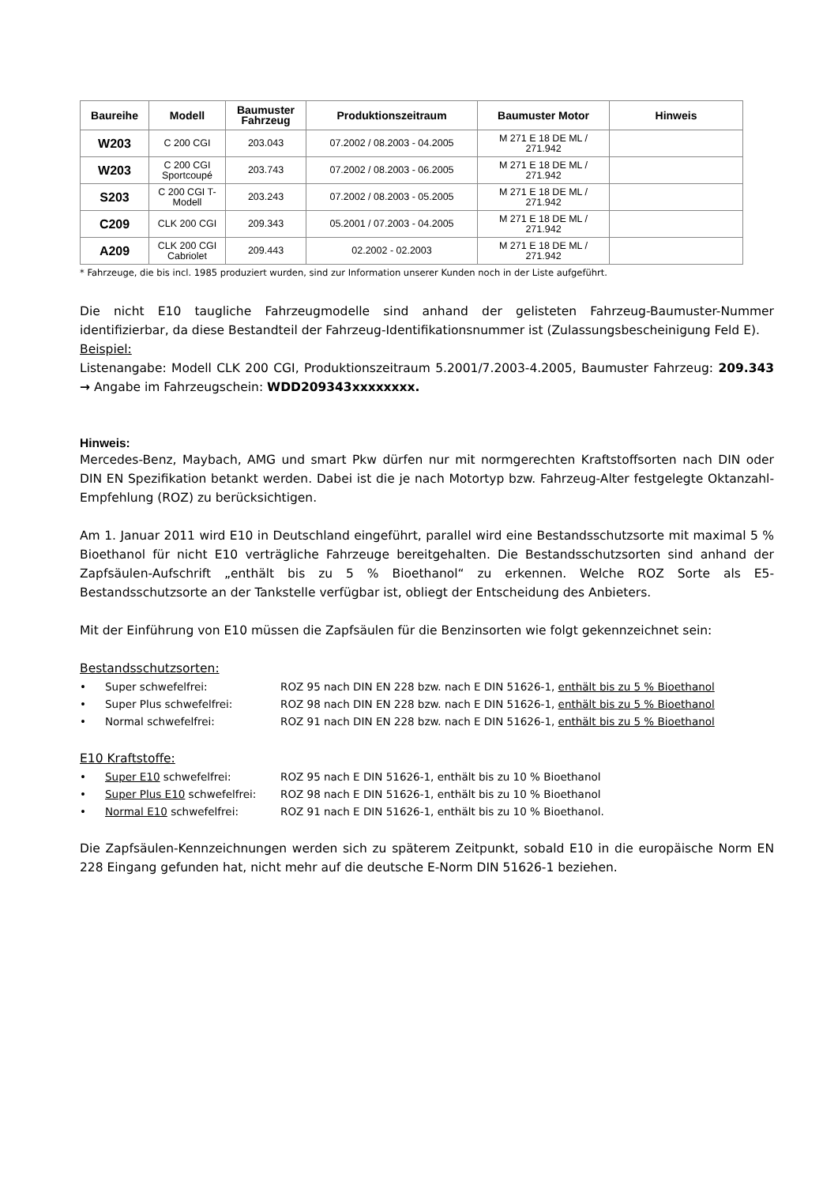| Baureihe | Modell | Baumuster Fahrzeug | Produktionszeitraum | Baumuster Motor | Hinweis |
| --- | --- | --- | --- | --- | --- |
| W203 | C 200 CGI | 203.043 | 07.2002 / 08.2003 - 04.2005 | M 271 E 18 DE ML / 271.942 | |
| W203 | C 200 CGI Sportcoupé | 203.743 | 07.2002 / 08.2003 - 06.2005 | M 271 E 18 DE ML / 271.942 | |
| S203 | C 200 CGI T-Modell | 203.243 | 07.2002 / 08.2003 - 05.2005 | M 271 E 18 DE ML / 271.942 | |
| C209 | CLK 200 CGI | 209.343 | 05.2001 / 07.2003 - 04.2005 | M 271 E 18 DE ML / 271.942 | |
| A209 | CLK 200 CGI Cabriolet | 209.443 | 02.2002 - 02.2003 | M 271 E 18 DE ML / 271.942 | |
* Fahrzeuge, die bis incl. 1985 produziert wurden, sind zur Information unserer Kunden noch in der Liste aufgeführt.
Die nicht E10 taugliche Fahrzeugmodelle sind anhand der gelisteten Fahrzeug-Baumuster-Nummer identifizierbar, da diese Bestandteil der Fahrzeug-Identifikationsnummer ist (Zulassungsbescheinigung Feld E).
Beispiel:
Listenangabe: Modell CLK 200 CGI, Produktionszeitraum 5.2001/7.2003-4.2005, Baumuster Fahrzeug: 209.343 → Angabe im Fahrzeugschein: WDD209343xxxxxxxx.
Hinweis:
Mercedes-Benz, Maybach, AMG und smart Pkw dürfen nur mit normgerechten Kraftstoffsorten nach DIN oder DIN EN Spezifikation betankt werden. Dabei ist die je nach Motortyp bzw. Fahrzeug-Alter festgelegte Oktanzahl-Empfehlung (ROZ) zu berücksichtigen.
Am 1. Januar 2011 wird E10 in Deutschland eingeführt, parallel wird eine Bestandsschutzsorte mit maximal 5 % Bioethanol für nicht E10 verträgliche Fahrzeuge bereitgehalten. Die Bestandsschutzsorten sind anhand der Zapfsäulen-Aufschrift „enthält bis zu 5 % Bioethanol“ zu erkennen. Welche ROZ Sorte als E5-Bestandsschutzsorte an der Tankstelle verfügbar ist, obliegt der Entscheidung des Anbieters.
Mit der Einführung von E10 müssen die Zapfsäulen für die Benzinsorten wie folgt gekennzeichnet sein:
Bestandsschutzsorten:
• Super schwefelfrei: ROZ 95 nach DIN EN 228 bzw. nach E DIN 51626-1, enthält bis zu 5 % Bioethanol
• Super Plus schwefelfrei: ROZ 98 nach DIN EN 228 bzw. nach E DIN 51626-1, enthält bis zu 5 % Bioethanol
• Normal schwefelfrei: ROZ 91 nach DIN EN 228 bzw. nach E DIN 51626-1, enthält bis zu 5 % Bioethanol
E10 Kraftstoffe:
• Super E10 schwefelfrei: ROZ 95 nach E DIN 51626-1, enthält bis zu 10 % Bioethanol
• Super Plus E10 schwefelfrei: ROZ 98 nach E DIN 51626-1, enthält bis zu 10 % Bioethanol
• Normal E10 schwefelfrei: ROZ 91 nach E DIN 51626-1, enthält bis zu 10 % Bioethanol.
Die Zapfsäulen-Kennzeichnungen werden sich zu späterem Zeitpunkt, sobald E10 in die europäische Norm EN 228 Eingang gefunden hat, nicht mehr auf die deutsche E-Norm DIN 51626-1 beziehen.